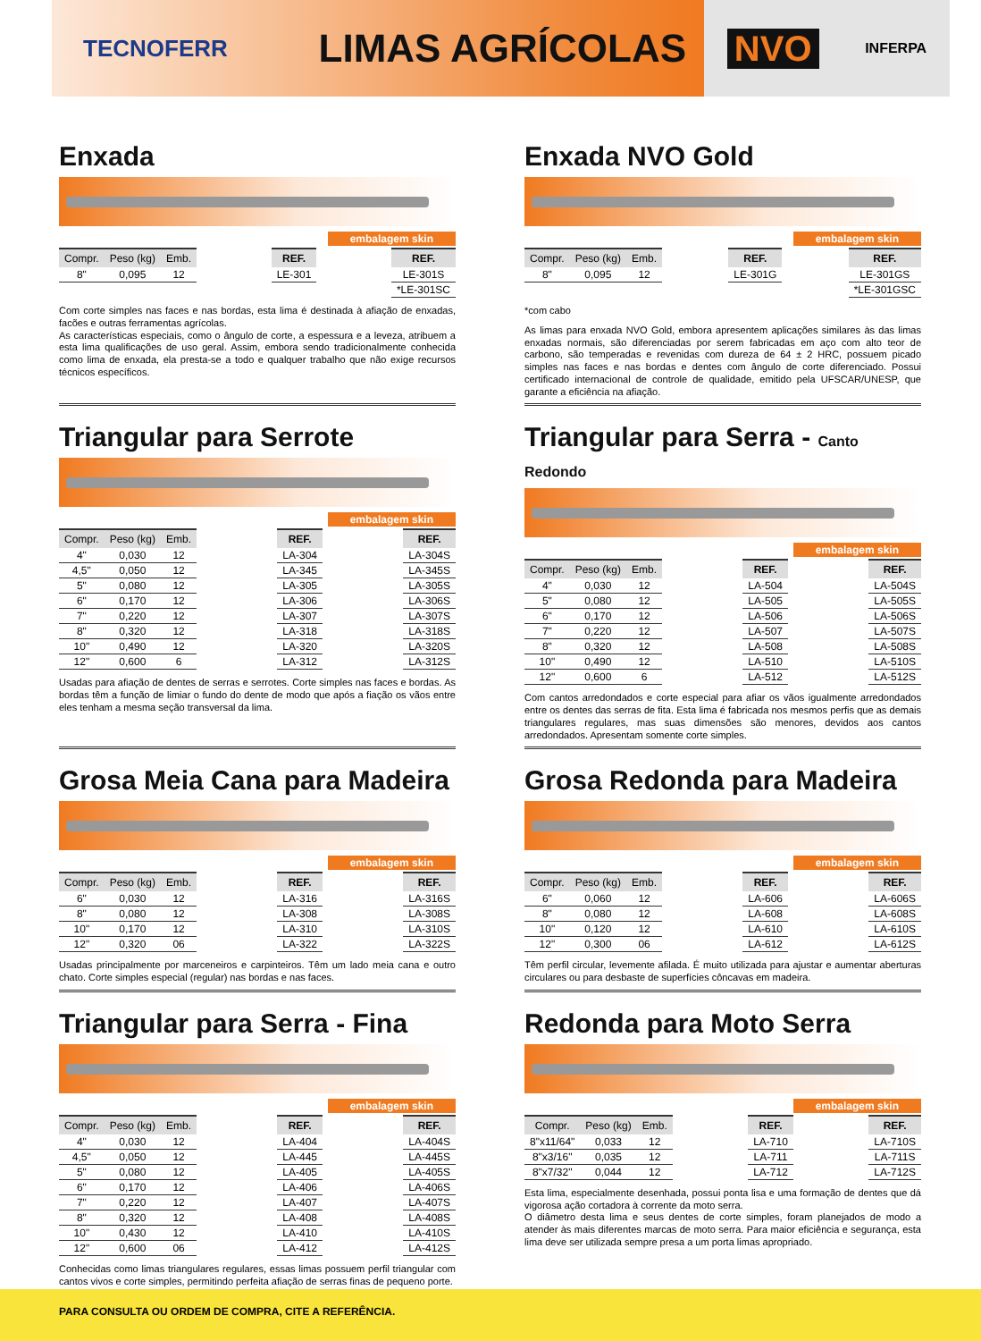TECNOFERR
LIMAS AGRÍCOLAS
NVO INFERPA
Enxada
embalagem skin
| Compr. | Peso (kg) | Emb. |
| --- | --- | --- |
| 8" | 0,095 | 12 |
| REF. |
| --- |
| LE-301 |
| REF. |
| --- |
| LE-301S |
| *LE-301SC |
Com corte simples nas faces e nas bordas, esta lima é destinada à afiação de enxadas, facões e outras ferramentas agrícolas.
As características especiais, como o ângulo de corte, a espessura e a leveza, atribuem a esta lima qualificações de uso geral. Assim, embora sendo tradicionalmente conhecida como lima de enxada, ela presta-se a todo e qualquer trabalho que não exige recursos técnicos específicos.
Enxada NVO Gold
embalagem skin
| Compr. | Peso (kg) | Emb. |
| --- | --- | --- |
| 8" | 0,095 | 12 |
| REF. |
| --- |
| LE-301G |
| REF. |
| --- |
| LE-301GS |
| *LE-301GSC |
*com cabo
As limas para enxada NVO Gold, embora apresentem aplicações similares às das limas enxadas normais, são diferenciadas por serem fabricadas em aço com alto teor de carbono, são temperadas e revenidas com dureza de 64 ± 2 HRC, possuem picado simples nas faces e nas bordas e dentes com ângulo de corte diferenciado. Possui certificado internacional de controle de qualidade, emitido pela UFSCAR/UNESP, que garante a eficiência na afiação.
Triangular para Serrote
embalagem skin
| Compr. | Peso (kg) | Emb. |
| --- | --- | --- |
| 4" | 0,030 | 12 |
| 4,5" | 0,050 | 12 |
| 5" | 0,080 | 12 |
| 6" | 0,170 | 12 |
| 7" | 0,220 | 12 |
| 8" | 0,320 | 12 |
| 10" | 0,490 | 12 |
| 12" | 0,600 | 6 |
| REF. |
| --- |
| LA-304 |
| LA-345 |
| LA-305 |
| LA-306 |
| LA-307 |
| LA-318 |
| LA-320 |
| LA-312 |
| REF. |
| --- |
| LA-304S |
| LA-345S |
| LA-305S |
| LA-306S |
| LA-307S |
| LA-318S |
| LA-320S |
| LA-312S |
Usadas para afiação de dentes de serras e serrotes. Corte simples nas faces e bordas. As bordas têm a função de limiar o fundo do dente de modo que após a fiação os vãos entre eles tenham a mesma seção transversal da lima.
Triangular para Serra - Canto Redondo
embalagem skin
| Compr. | Peso (kg) | Emb. |
| --- | --- | --- |
| 4" | 0,030 | 12 |
| 5" | 0,080 | 12 |
| 6" | 0,170 | 12 |
| 7" | 0,220 | 12 |
| 8" | 0,320 | 12 |
| 10" | 0,490 | 12 |
| 12" | 0,600 | 6 |
| REF. |
| --- |
| LA-504 |
| LA-505 |
| LA-506 |
| LA-507 |
| LA-508 |
| LA-510 |
| LA-512 |
| REF. |
| --- |
| LA-504S |
| LA-505S |
| LA-506S |
| LA-507S |
| LA-508S |
| LA-510S |
| LA-512S |
Com cantos arredondados e corte especial para afiar os vãos igualmente arredondados entre os dentes das serras de fita. Esta lima é fabricada nos mesmos perfis que as demais triangulares regulares, mas suas dimensões são menores, devidos aos cantos arredondados. Apresentam somente corte simples.
Grosa Meia Cana para Madeira
embalagem skin
| Compr. | Peso (kg) | Emb. |
| --- | --- | --- |
| 6" | 0,030 | 12 |
| 8" | 0,080 | 12 |
| 10" | 0,170 | 12 |
| 12" | 0,320 | 06 |
| REF. |
| --- |
| LA-316 |
| LA-308 |
| LA-310 |
| LA-322 |
| REF. |
| --- |
| LA-316S |
| LA-308S |
| LA-310S |
| LA-322S |
Usadas principalmente por marceneiros e carpinteiros. Têm um lado meia cana e outro chato. Corte simples especial (regular) nas bordas e nas faces.
Grosa Redonda para Madeira
embalagem skin
| Compr. | Peso (kg) | Emb. |
| --- | --- | --- |
| 6" | 0,060 | 12 |
| 8" | 0,080 | 12 |
| 10" | 0,120 | 12 |
| 12" | 0,300 | 06 |
| REF. |
| --- |
| LA-606 |
| LA-608 |
| LA-610 |
| LA-612 |
| REF. |
| --- |
| LA-606S |
| LA-608S |
| LA-610S |
| LA-612S |
Têm perfil circular, levemente afilada. É muito utilizada para ajustar e aumentar aberturas circulares ou para desbaste de superfícies côncavas em madeira.
Triangular para Serra - Fina
embalagem skin
| Compr. | Peso (kg) | Emb. |
| --- | --- | --- |
| 4" | 0,030 | 12 |
| 4,5" | 0,050 | 12 |
| 5" | 0,080 | 12 |
| 6" | 0,170 | 12 |
| 7" | 0,220 | 12 |
| 8" | 0,320 | 12 |
| 10" | 0,430 | 12 |
| 12" | 0,600 | 06 |
| REF. |
| --- |
| LA-404 |
| LA-445 |
| LA-405 |
| LA-406 |
| LA-407 |
| LA-408 |
| LA-410 |
| LA-412 |
| REF. |
| --- |
| LA-404S |
| LA-445S |
| LA-405S |
| LA-406S |
| LA-407S |
| LA-408S |
| LA-410S |
| LA-412S |
Conhecidas como limas triangulares regulares, essas limas possuem perfil triangular com cantos vivos e corte simples, permitindo perfeita afiação de serras finas de pequeno porte.
Redonda para Moto Serra
embalagem skin
| Compr. | Peso (kg) | Emb. |
| --- | --- | --- |
| 8"x11/64" | 0,033 | 12 |
| 8"x3/16" | 0,035 | 12 |
| 8"x7/32" | 0,044 | 12 |
| REF. |
| --- |
| LA-710 |
| LA-711 |
| LA-712 |
| REF. |
| --- |
| LA-710S |
| LA-711S |
| LA-712S |
Esta lima, especialmente desenhada, possui ponta lisa e uma formação de dentes que dá vigorosa ação cortadora à corrente da moto serra.
O diâmetro desta lima e seus dentes de corte simples, foram planejados de modo a atender às mais diferentes marcas de moto serra. Para maior eficiência e segurança, esta lima deve ser utilizada sempre presa a um porta limas apropriado.
PARA CONSULTA OU ORDEM DE COMPRA, CITE A REFERÊNCIA.